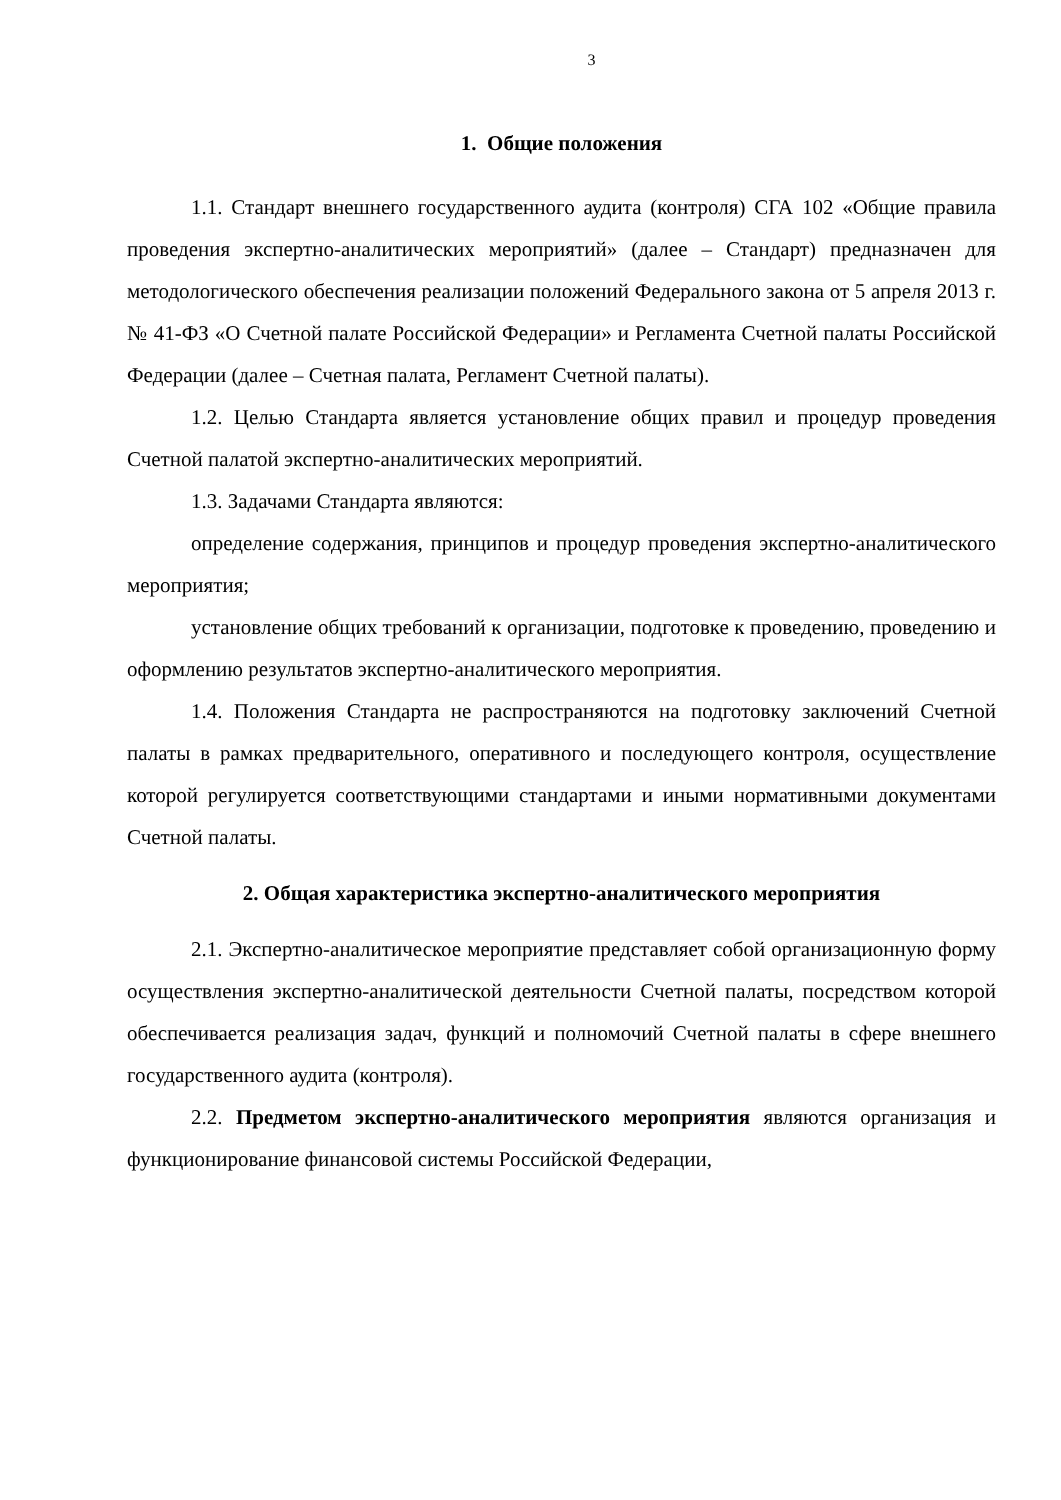3
1. Общие положения
1.1. Стандарт внешнего государственного аудита (контроля) СГА 102 «Общие правила проведения экспертно-аналитических мероприятий» (далее – Стандарт) предназначен для методологического обеспечения реализации положений Федерального закона от 5 апреля 2013 г. № 41-ФЗ «О Счетной палате Российской Федерации» и Регламента Счетной палаты Российской Федерации (далее – Счетная палата, Регламент Счетной палаты).
1.2. Целью Стандарта является установление общих правил и процедур проведения Счетной палатой экспертно-аналитических мероприятий.
1.3. Задачами Стандарта являются:
определение содержания, принципов и процедур проведения экспертно-аналитического мероприятия;
установление общих требований к организации, подготовке к проведению, проведению и оформлению результатов экспертно-аналитического мероприятия.
1.4. Положения Стандарта не распространяются на подготовку заключений Счетной палаты в рамках предварительного, оперативного и последующего контроля, осуществление которой регулируется соответствующими стандартами и иными нормативными документами Счетной палаты.
2. Общая характеристика экспертно-аналитического мероприятия
2.1. Экспертно-аналитическое мероприятие представляет собой организационную форму осуществления экспертно-аналитической деятельности Счетной палаты, посредством которой обеспечивается реализация задач, функций и полномочий Счетной палаты в сфере внешнего государственного аудита (контроля).
2.2. Предметом экспертно-аналитического мероприятия являются организация и функционирование финансовой системы Российской Федерации,